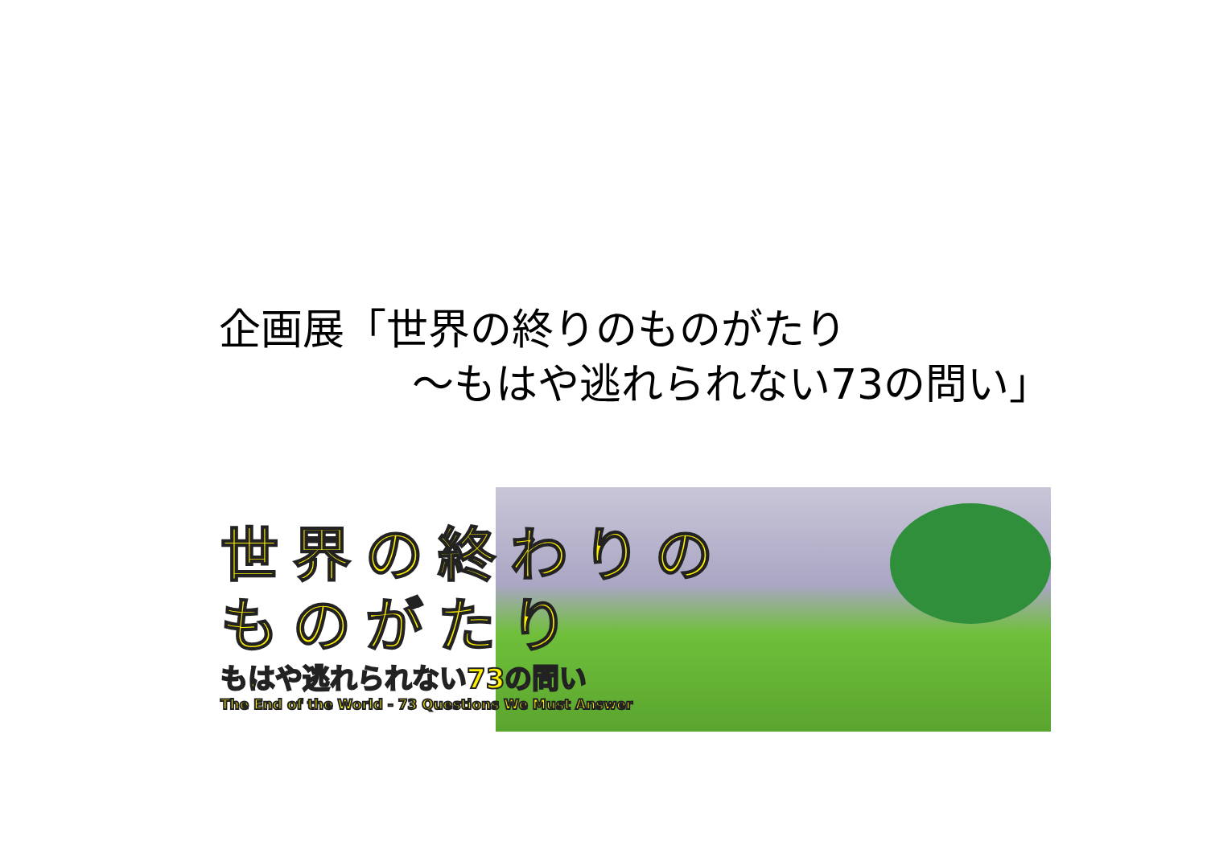企画展「世界の終りのものがたり
～もはや逃れられない73の問い」
世界の終わりの
ものがたり
もはや逃れられない73の問い
The End of the World - 73 Questions We Must Answer